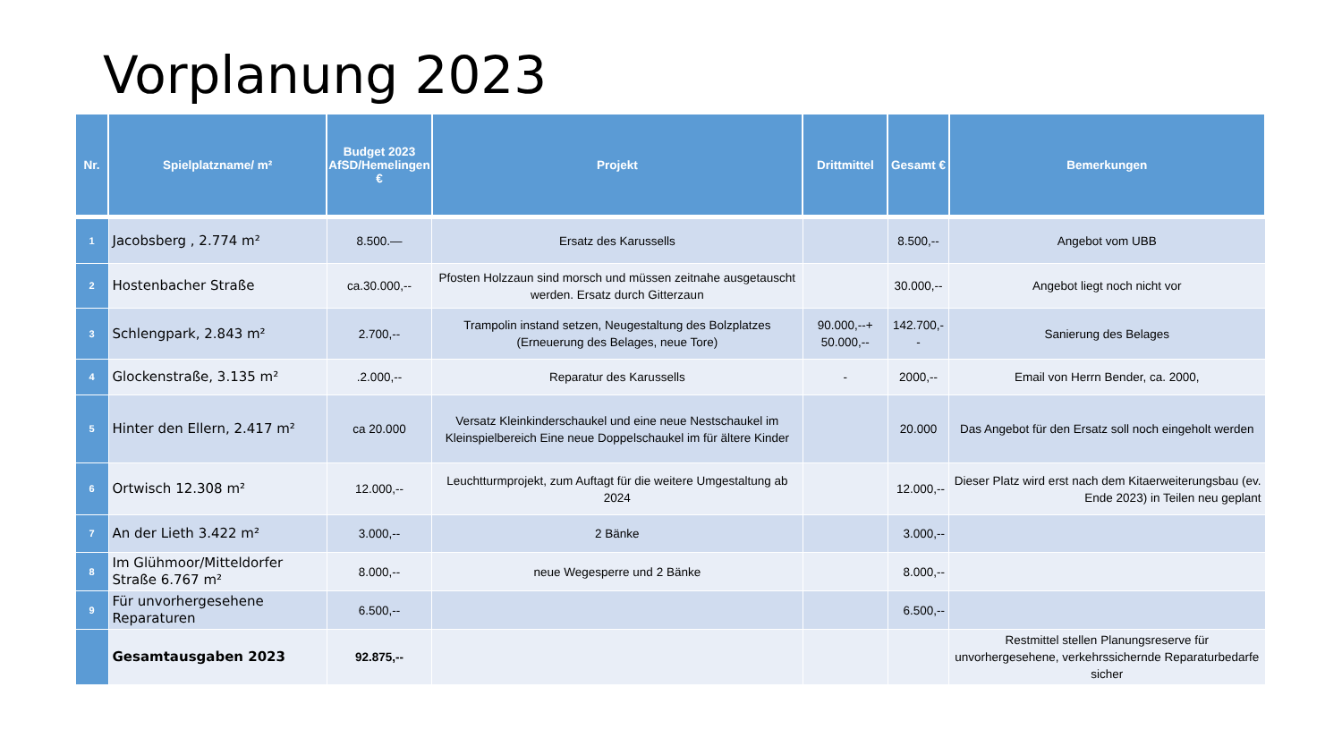Vorplanung 2023
| Nr. | Spielplatzname/ m² | Budget 2023 AfSD/Hemelingen € | Projekt | Drittmittel | Gesamt € | Bemerkungen |
| --- | --- | --- | --- | --- | --- | --- |
| 1 | Jacobsberg , 2.774 m² | 8.500.— | Ersatz des Karussells | | 8.500,-- | Angebot vom UBB |
| 2 | Hostenbacher Straße | ca.30.000,-- | Pfosten Holzzaun sind morsch und müssen zeitnahe ausgetauscht werden. Ersatz durch Gitterzaun | | 30.000,-- | Angebot liegt noch nicht vor |
| 3 | Schlengpark, 2.843 m² | 2.700,-- | Trampolin instand setzen, Neugestaltung des Bolzplatzes (Erneuerung des Belages, neue Tore) | 90.000,--+ 50.000,-- | 142.700,-- | Sanierung des Belages |
| 4 | Glockenstraße, 3.135 m² | .2.000,-- | Reparatur des Karussells | - | 2000,-- | Email von Herrn Bender, ca. 2000, |
| 5 | Hinter den Ellern, 2.417 m² | ca 20.000 | Versatz Kleinkinderschaukel und eine neue Nestschaukel im Kleinspielbereich Eine neue Doppelschaukel im für ältere Kinder | | 20.000 | Das Angebot für den Ersatz soll noch eingeholt werden |
| 6 | Ortwisch 12.308 m² | 12.000,-- | Leuchtturmprojekt, zum Auftagt für die weitere Umgestaltung ab 2024 | | 12.000,-- | Dieser Platz wird erst nach dem Kitaerweiterungsbau (ev. Ende 2023) in Teilen neu geplant |
| 7 | An der Lieth 3.422 m² | 3.000,-- | 2 Bänke | | 3.000,-- | |
| 8 | Im Glühmoor/Mitteldorfer Straße 6.767 m² | 8.000,-- | neue Wegesperre und 2 Bänke | | 8.000,-- | |
| 9 | Für unvorhergesehene Reparaturen | 6.500,-- | | | 6.500,-- | |
| | Gesamtausgaben 2023 | 92.875,-- | | | | Restmittel stellen Planungsreserve für unvorhergesehene, verkehrssichernde Reparaturbedarfe sicher |